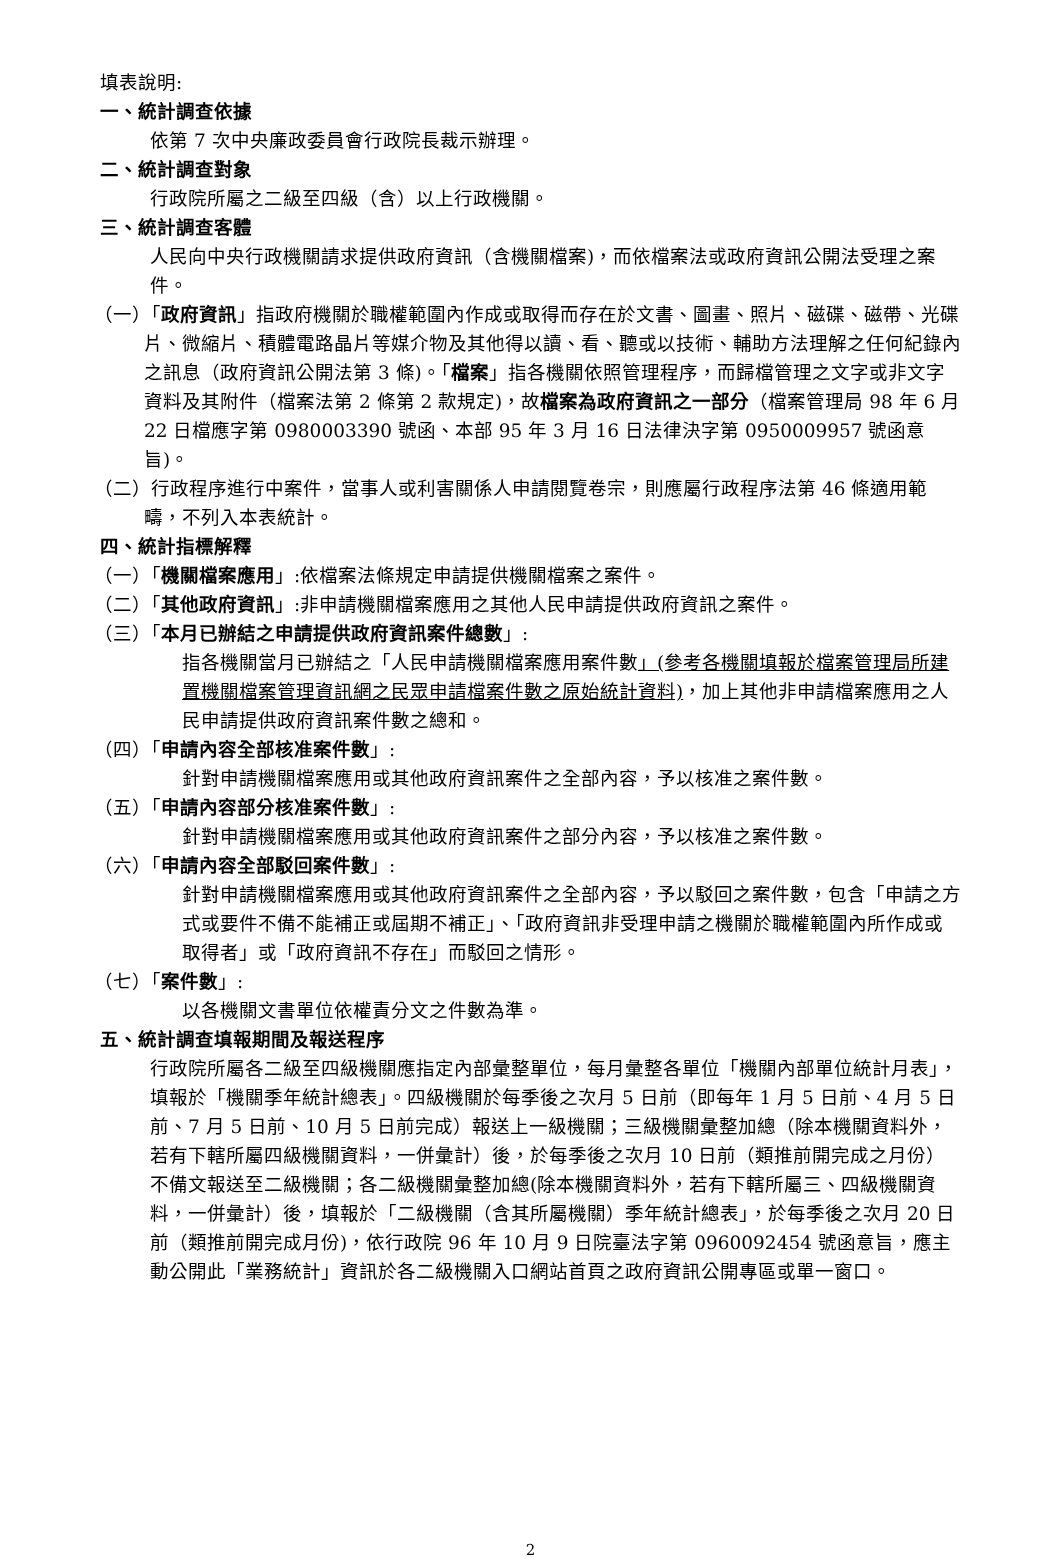填表說明:
一、統計調查依據
依第 7 次中央廉政委員會行政院長裁示辦理。
二、統計調查對象
行政院所屬之二級至四級（含）以上行政機關。
三、統計調查客體
人民向中央行政機關請求提供政府資訊（含機關檔案)，而依檔案法或政府資訊公開法受理之案件。
（一）「政府資訊」指政府機關於職權範圍內作成或取得而存在於文書、圖畫、照片、磁碟、磁帶、光碟片、微縮片、積體電路晶片等媒介物及其他得以讀、看、聽或以技術、輔助方法理解之任何紀錄內之訊息（政府資訊公開法第 3 條)。「檔案」指各機關依照管理程序，而歸檔管理之文字或非文字資料及其附件（檔案法第 2 條第 2 款規定)，故檔案為政府資訊之一部分（檔案管理局 98 年 6 月 22 日檔應字第 0980003390 號函、本部 95 年 3 月 16 日法律決字第 0950009957 號函意旨)。
（二）行政程序進行中案件，當事人或利害關係人申請閱覽卷宗，則應屬行政程序法第 46 條適用範疇，不列入本表統計。
四、統計指標解釋
（一）「機關檔案應用」:依檔案法條規定申請提供機關檔案之案件。
（二）「其他政府資訊」:非申請機關檔案應用之其他人民申請提供政府資訊之案件。
（三）「本月已辦結之申請提供政府資訊案件總數」:
指各機關當月已辦結之「人民申請機關檔案應用案件數」(參考各機關填報於檔案管理局所建置機關檔案管理資訊網之民眾申請檔案件數之原始統計資料)，加上其他非申請檔案應用之人民申請提供政府資訊案件數之總和。
（四）「申請內容全部核准案件數」:
針對申請機關檔案應用或其他政府資訊案件之全部內容，予以核准之案件數。
（五）「申請內容部分核准案件數」:
針對申請機關檔案應用或其他政府資訊案件之部分內容，予以核准之案件數。
（六）「申請內容全部駁回案件數」:
針對申請機關檔案應用或其他政府資訊案件之全部內容，予以駁回之案件數，包含「申請之方式或要件不備不能補正或屆期不補正」、「政府資訊非受理申請之機關於職權範圍內所作成或取得者」或「政府資訊不存在」而駁回之情形。
（七）「案件數」:
以各機關文書單位依權責分文之件數為準。
五、統計調查填報期間及報送程序
行政院所屬各二級至四級機關應指定內部彙整單位，每月彙整各單位「機關內部單位統計月表」，填報於「機關季年統計總表」。四級機關於每季後之次月 5 日前（即每年 1 月 5 日前、4 月 5 日前、7 月 5 日前、10 月 5 日前完成）報送上一級機關；三級機關彙整加總（除本機關資料外，若有下轄所屬四級機關資料，一併彙計）後，於每季後之次月 10 日前（類推前開完成之月份）不備文報送至二級機關；各二級機關彙整加總(除本機關資料外，若有下轄所屬三、四級機關資料，一併彙計）後，填報於「二級機關（含其所屬機關）季年統計總表」，於每季後之次月 20 日前（類推前開完成月份)，依行政院 96 年 10 月 9 日院臺法字第 0960092454 號函意旨，應主動公開此「業務統計」資訊於各二級機關入口網站首頁之政府資訊公開專區或單一窗口。
2